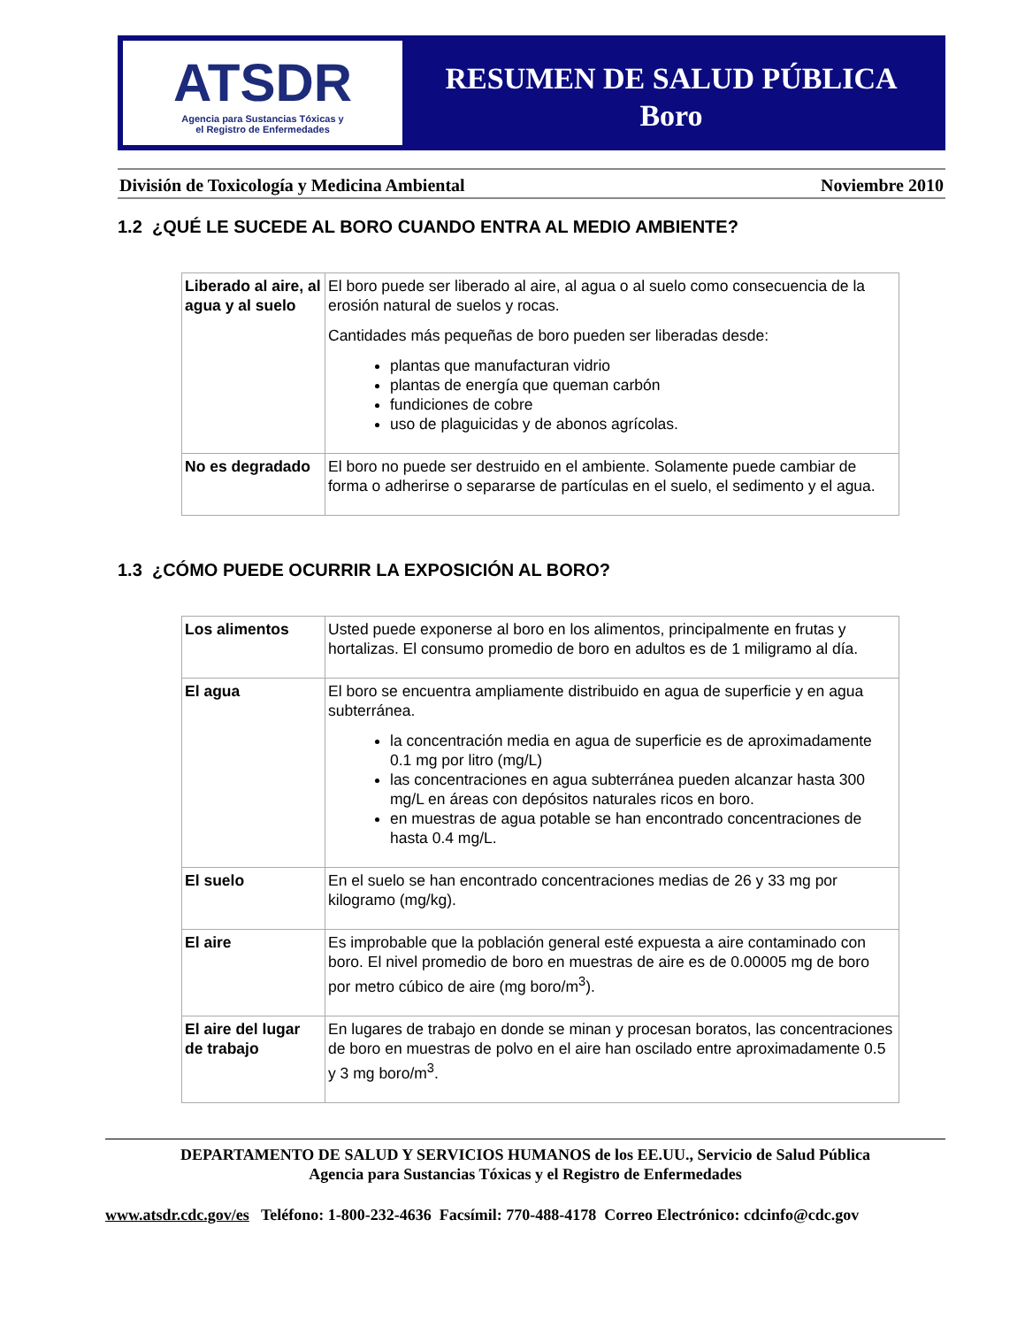ATSDR
Agencia para Sustancias Tóxicas y
el Registro de Enfermedades
RESUMEN DE SALUD PÚBLICA
Boro
División de Toxicología y Medicina Ambiental Noviembre 2010
1.2 ¿QUÉ LE SUCEDE AL BORO CUANDO ENTRA AL MEDIO AMBIENTE?
| Liberado al aire, al agua y al suelo | El boro puede ser liberado al aire, al agua o al suelo como consecuencia de la erosión natural de suelos y rocas. Cantidades más pequeñas de boro pueden ser liberadas desde: plantas que manufacturan vidrio plantas de energía que queman carbón fundiciones de cobre uso de plaguicidas y de abonos agrícolas. |
| No es degradado | El boro no puede ser destruido en el ambiente. Solamente puede cambiar de forma o adherirse o separarse de partículas en el suelo, el sedimento y el agua. |
1.3 ¿CÓMO PUEDE OCURRIR LA EXPOSICIÓN AL BORO?
| Los alimentos | Usted puede exponerse al boro en los alimentos, principalmente en frutas y hortalizas. El consumo promedio de boro en adultos es de 1 miligramo al día. |
| El agua | El boro se encuentra ampliamente distribuido en agua de superficie y en agua subterránea. la concentración media en agua de superficie es de aproximadamente 0.1 mg por litro (mg/L) las concentraciones en agua subterránea pueden alcanzar hasta 300 mg/L en áreas con depósitos naturales ricos en boro. en muestras de agua potable se han encontrado concentraciones de hasta 0.4 mg/L. |
| El suelo | En el suelo se han encontrado concentraciones medias de 26 y 33 mg por kilogramo (mg/kg). |
| El aire | Es improbable que la población general esté expuesta a aire contaminado con boro. El nivel promedio de boro en muestras de aire es de 0.00005 mg de boro por metro cúbico de aire (mg boro/m<sup>3</sup>). |
| El aire del lugar de trabajo | En lugares de trabajo en donde se minan y procesan boratos, las concentraciones de boro en muestras de polvo en el aire han oscilado entre aproximadamente 0.5 y 3 mg boro/m<sup>3</sup>. |
DEPARTAMENTO DE SALUD Y SERVICIOS HUMANOS de los EE.UU., Servicio de Salud Pública
Agencia para Sustancias Tóxicas y el Registro de Enfermedades
www.atsdr.cdc.gov/es Teléfono: 1-800-232-4636 Facsímil: 770-488-4178 Correo Electrónico: cdcinfo@cdc.gov